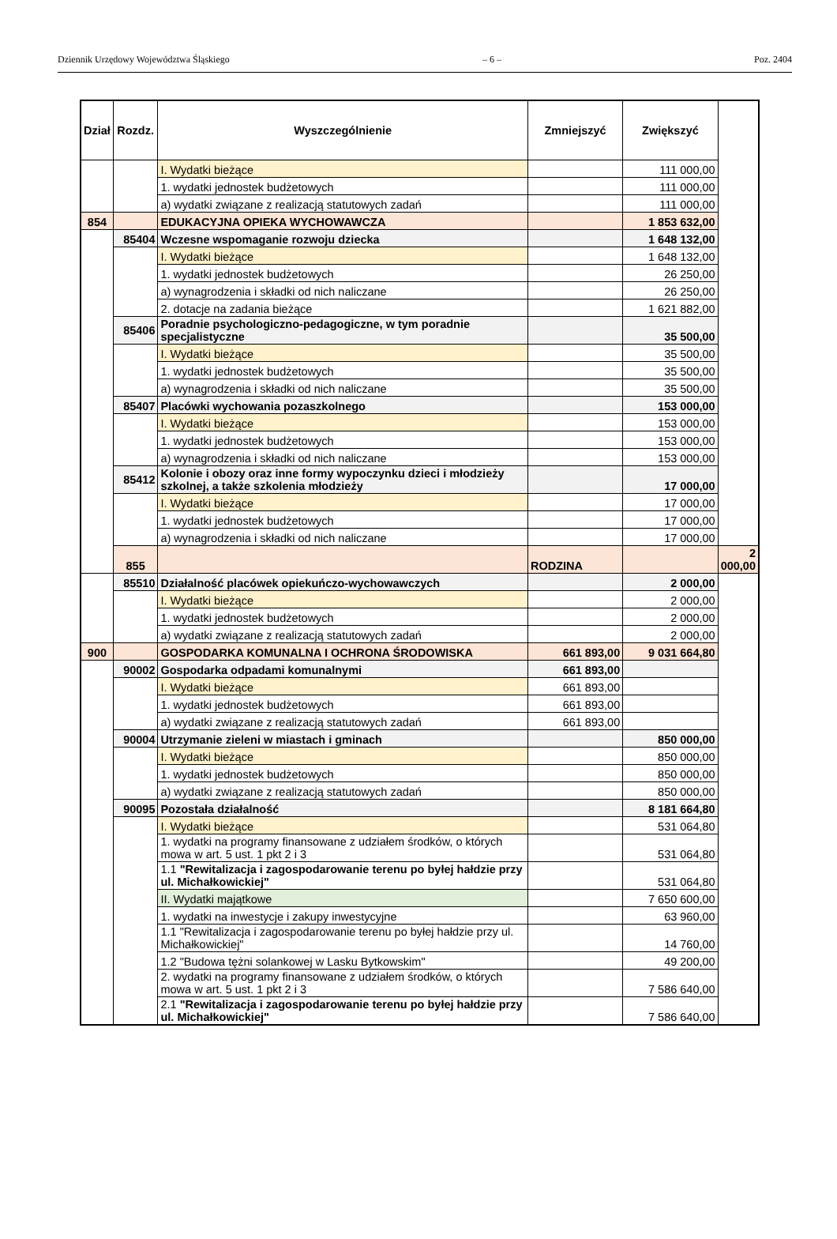Dziennik Urzędowy Województwa Śląskiego – 6 – Poz. 2404
| Dział | Rozdz. | Wyszczególnienie | Zmniejszyć | Zwiększyć | |
| --- | --- | --- | --- | --- | --- |
| | | I. Wydatki bieżące | | 111 000,00 | |
| | | 1. wydatki jednostek budżetowych | | 111 000,00 | |
| | | a) wydatki związane z realizacją statutowych zadań | | 111 000,00 | |
| 854 | | EDUKACYJNA OPIEKA WYCHOWAWCZA | | 1 853 632,00 | |
| | 85404 | Wczesne wspomaganie rozwoju dziecka | | 1 648 132,00 | |
| | | I. Wydatki bieżące | | 1 648 132,00 | |
| | | 1. wydatki jednostek budżetowych | | 26 250,00 | |
| | | a) wynagrodzenia i składki od nich naliczane | | 26 250,00 | |
| | | 2. dotacje na zadania bieżące | | 1 621 882,00 | |
| | 85406 | Poradnie psychologiczno-pedagogiczne, w tym poradnie specjalistyczne | | 35 500,00 | |
| | | I. Wydatki bieżące | | 35 500,00 | |
| | | 1. wydatki jednostek budżetowych | | 35 500,00 | |
| | | a) wynagrodzenia i składki od nich naliczane | | 35 500,00 | |
| | 85407 | Placówki wychowania pozaszkolnego | | 153 000,00 | |
| | | I. Wydatki bieżące | | 153 000,00 | |
| | | 1. wydatki jednostek budżetowych | | 153 000,00 | |
| | | a) wynagrodzenia i składki od nich naliczane | | 153 000,00 | |
| | 85412 | Kolonie i obozy oraz inne formy wypoczynku dzieci i młodzieży szkolnej, a także szkolenia młodzieży | | 17 000,00 | |
| | | I. Wydatki bieżące | | 17 000,00 | |
| | | 1. wydatki jednostek budżetowych | | 17 000,00 | |
| | | a) wynagrodzenia i składki od nich naliczane | | 17 000,00 | |
| | 855 | | RODZINA | | 2 000,00 |
| | 85510 | Działalność placówek opiekuńczo-wychowawczych | | 2 000,00 | |
| | | I. Wydatki bieżące | | 2 000,00 | |
| | | 1. wydatki jednostek budżetowych | | 2 000,00 | |
| | | a) wydatki związane z realizacją statutowych zadań | | 2 000,00 | |
| 900 | | GOSPODARKA KOMUNALNA I OCHRONA ŚRODOWISKA | 661 893,00 | 9 031 664,80 | |
| | 90002 | Gospodarka odpadami komunalnymi | 661 893,00 | | |
| | | I. Wydatki bieżące | 661 893,00 | | |
| | | 1. wydatki jednostek budżetowych | 661 893,00 | | |
| | | a) wydatki związane z realizacją statutowych zadań | 661 893,00 | | |
| | 90004 | Utrzymanie zieleni w miastach i gminach | | 850 000,00 | |
| | | I. Wydatki bieżące | | 850 000,00 | |
| | | 1. wydatki jednostek budżetowych | | 850 000,00 | |
| | | a) wydatki związane z realizacją statutowych zadań | | 850 000,00 | |
| | 90095 | Pozostała działalność | | 8 181 664,80 | |
| | | I. Wydatki bieżące | | 531 064,80 | |
| | | 1. wydatki na programy finansowane z udziałem środków, o których mowa w art. 5 ust. 1 pkt 2 i 3 | | 531 064,80 | |
| | | 1.1 "Rewitalizacja i zagospodarowanie terenu po byłej hałdzie przy ul. Michałkowickiej" | | 531 064,80 | |
| | | II. Wydatki majątkowe | | 7 650 600,00 | |
| | | 1. wydatki na inwestycje i zakupy inwestycyjne | | 63 960,00 | |
| | | 1.1 "Rewitalizacja i zagospodarowanie terenu po byłej hałdzie przy ul. Michałkowickiej" | | 14 760,00 | |
| | | 1.2 "Budowa tężni solankowej w Lasku Bytkowskim" | | 49 200,00 | |
| | | 2. wydatki na programy finansowane z udziałem środków, o których mowa w art. 5 ust. 1 pkt 2 i 3 | | 7 586 640,00 | |
| | | 2.1 "Rewitalizacja i zagospodarowanie terenu po byłej hałdzie przy ul. Michałkowickiej" | | 7 586 640,00 | |